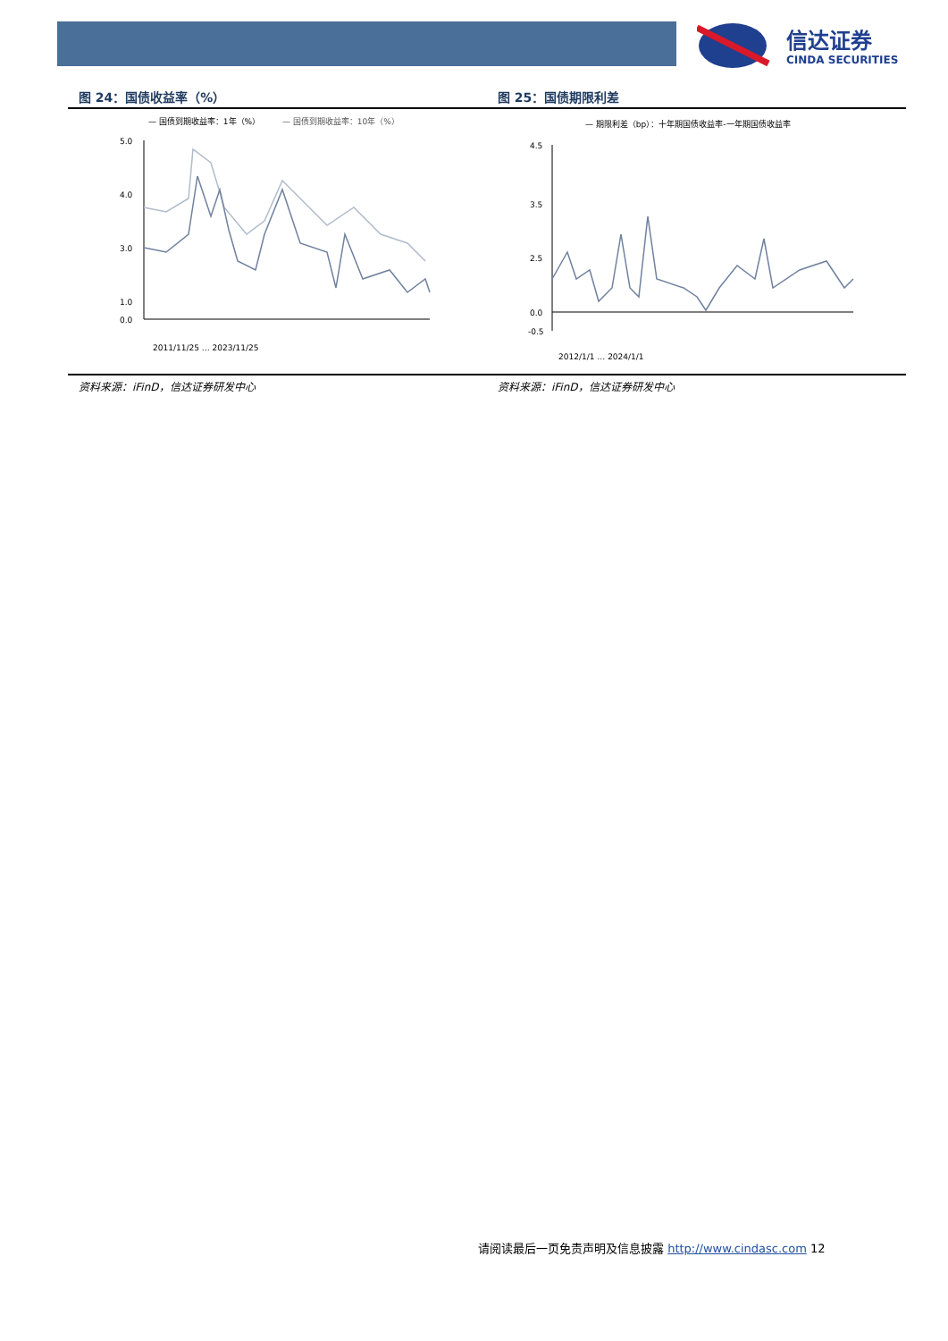信达证券
CINDA SECURITIES
图 24：国债收益率（%）
— 国债到期收益率：1年（%）
— 国债到期收益率：10年（%）
5.0
4.0
3.0
1.0
0.0
2011/11/25 … 2023/11/25
资料来源：iFinD，信达证券研发中心
图 25：国债期限利差
— 期限利差（bp）：十年期国债收益率-一年期国债收益率
4.5
3.5
2.5
0.0
-0.5
2012/1/1 … 2024/1/1
资料来源：iFinD，信达证券研发中心
请阅读最后一页免责声明及信息披露 http://www.cindasc.com 12